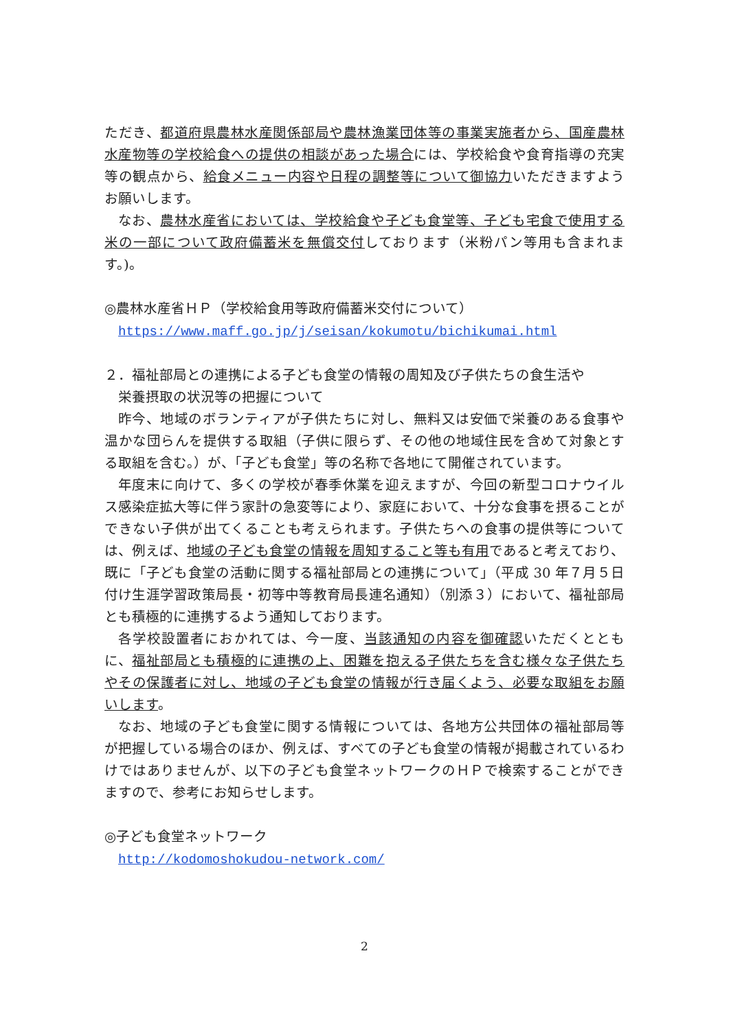ただき、都道府県農林水産関係部局や農林漁業団体等の事業実施者から、国産農林水産物等の学校給食への提供の相談があった場合には、学校給食や食育指導の充実等の観点から、給食メニュー内容や日程の調整等について御協力いただきますようお願いします。
なお、農林水産省においては、学校給食や子ども食堂等、子ども宅食で使用する米の一部について政府備蓄米を無償交付しております（米粉パン等用も含まれます。)。
◎農林水産省ＨＰ（学校給食用等政府備蓄米交付について）
https://www.maff.go.jp/j/seisan/kokumotu/bichikumai.html
２．福祉部局との連携による子ども食堂の情報の周知及び子供たちの食生活や
栄養摂取の状況等の把握について
昨今、地域のボランティアが子供たちに対し、無料又は安価で栄養のある食事や温かな団らんを提供する取組（子供に限らず、その他の地域住民を含めて対象とする取組を含む。）が、「子ども食堂」等の名称で各地にて開催されています。
年度末に向けて、多くの学校が春季休業を迎えますが、今回の新型コロナウイルス感染症拡大等に伴う家計の急変等により、家庭において、十分な食事を摂ることができない子供が出てくることも考えられます。子供たちへの食事の提供等については、例えば、地域の子ども食堂の情報を周知すること等も有用であると考えており、既に「子ども食堂の活動に関する福祉部局との連携について」（平成 30 年７月５日付け生涯学習政策局長・初等中等教育局長連名通知）（別添３）において、福祉部局とも積極的に連携するよう通知しております。
各学校設置者におかれては、今一度、当該通知の内容を御確認いただくとともに、福祉部局とも積極的に連携の上、困難を抱える子供たちを含む様々な子供たちやその保護者に対し、地域の子ども食堂の情報が行き届くよう、必要な取組をお願いします。
なお、地域の子ども食堂に関する情報については、各地方公共団体の福祉部局等が把握している場合のほか、例えば、すべての子ども食堂の情報が掲載されているわけではありませんが、以下の子ども食堂ネットワークのＨＰで検索することができますので、参考にお知らせします。
◎子ども食堂ネットワーク
http://kodomoshokudou-network.com/
2